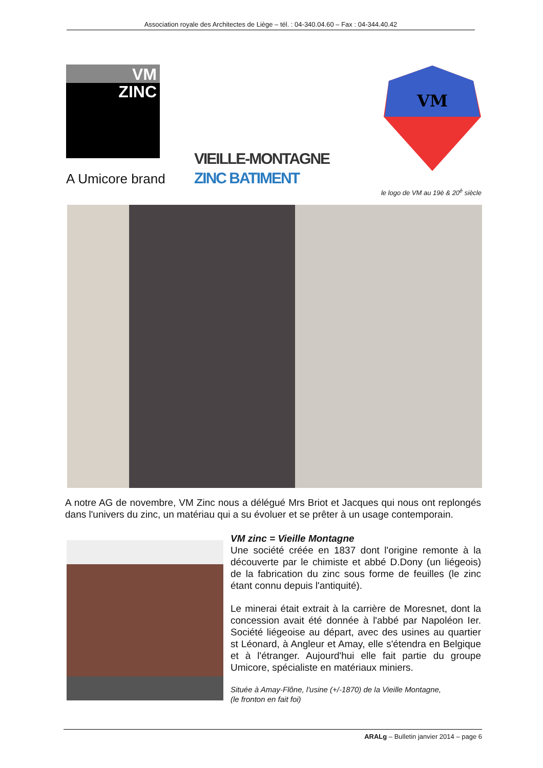Association royale des Architectes de Liège – tél. : 04-340.04.60 – Fax : 04-344.40.42
VM
ZINC
A Umicore brand
VIEILLE-MONTAGNE
ZINC BATIMENT
VM
le logo de VM au 19è & 20<sup>è</sup> siècle
A notre AG de novembre, VM Zinc nous a délégué Mrs Briot et Jacques qui nous ont replongés dans l'univers du zinc, un matériau qui a su évoluer et se prêter à un usage contemporain.
VM zinc = Vieille Montagne
Une société créée en 1837 dont l'origine remonte à la découverte par le chimiste et abbé D.Dony (un liégeois) de la fabrication du zinc sous forme de feuilles (le zinc étant connu depuis l'antiquité).
Le minerai était extrait à la carrière de Moresnet, dont la concession avait été donnée à l'abbé par Napoléon Ier. Société liégeoise au départ, avec des usines au quartier st Léonard, à Angleur et Amay, elle s'étendra en Belgique et à l'étranger. Aujourd'hui elle fait partie du groupe Umicore, spécialiste en matériaux miniers.
Située à Amay-Flône, l'usine (+/-1870) de la Vieille Montagne,
(le fronton en fait foi)
ARALg – Bulletin janvier 2014 – page 6